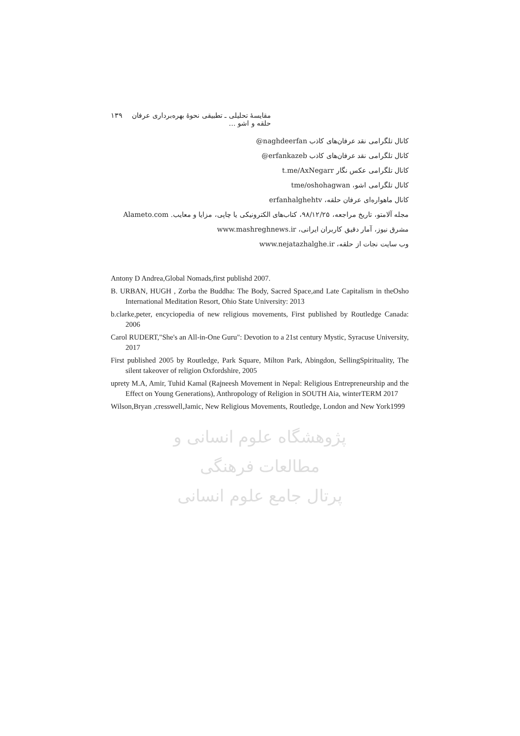مقايسهٔ تحليلی ـ تطبيقی نحوهٔ بهره‌برداری عرفان حلقه و اشو … ۱۳۹
کانال تلگرامی نقد عرفان‌های کاذب naghdeerfan@
کانال تلگرامی نقد عرفان‌های کاذب erfankazeb@
کانال تلگرامی عکس نگار t.me/AxNegarr
کانال تلگرامی اشو، tme/oshohagwan
کانال ماهواره‌ای عرفان حلقه، erfanhalghehtv
مجله آلامتو، تاریخ مراجعه، ۹۸/۱۲/۲۵، کتاب‌های الکترونیکی یا چاپی، مزایا و معایب. Alameto.com
مشرق نیوز، آمار دقیق کاربران ایرانی، www.mashreghnews.ir
وب سایت نجات از حلقه، www.nejatazhalghe.ir
Antony D Andrea,Global Nomads,first publishd 2007.
B. URBAN, HUGH , Zorba the Buddha: The Body, Sacred Space,and Late Capitalism in theOsho International Meditation Resort, Ohio State University: 2013
b.clarke,peter, encyciopedia of new religious movements, First published by Routledge Canada: 2006
Carol RUDERT,"She's an All-in-One Guru": Devotion to a 21st century Mystic, Syracuse University, 2017
First published 2005 by Routledge, Park Square, Milton Park, Abingdon, SellingSpirituality, The silent takeover of religion Oxfordshire, 2005
uprety M.A, Amir, Tuhid Kamal (Rajneesh Movement in Nepal: Religious Entrepreneurship and the Effect on Young Generations), Anthropology of Religion in SOUTH Aia, winterTERM 2017
Wilson,Bryan ,cresswell,Jamic, New Religious Movements, Routledge, London and New York1999
پژوهشگاه علوم انسانی و مطالعات فرهنگی
پرتال جامع علوم انسانی